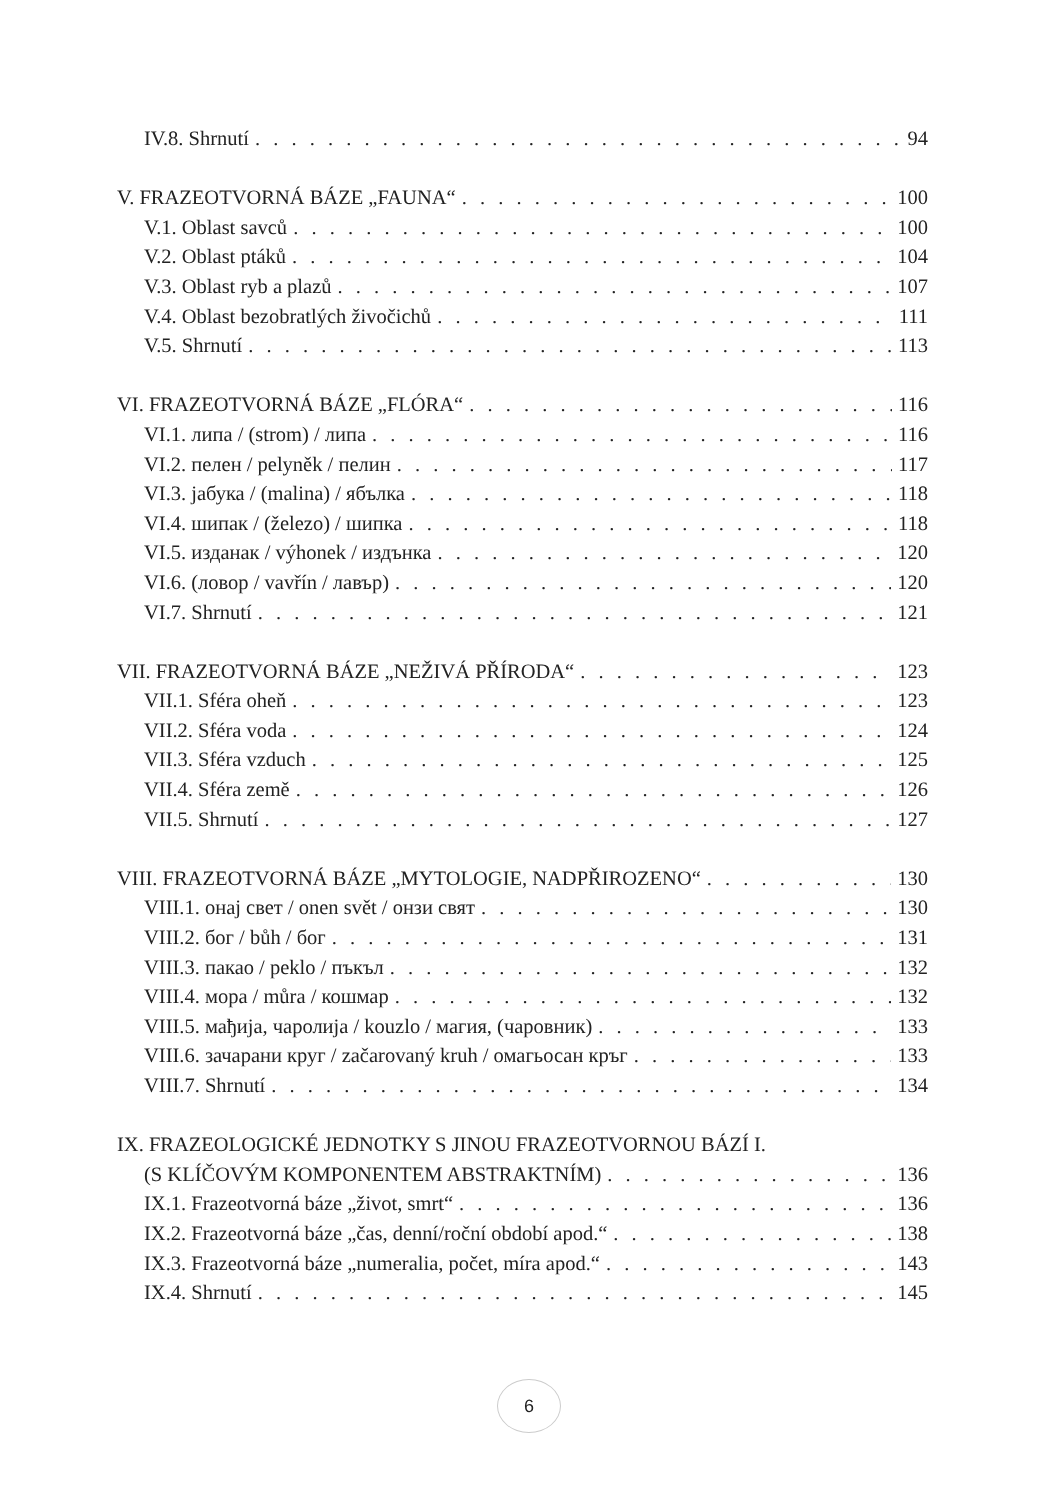IV.8. Shrnutí 94
V. FRAZEOTVORNÁ BÁZE „FAUNA“ 100
V.1. Oblast savců 100
V.2. Oblast ptáků 104
V.3. Oblast ryb a plazů 107
V.4. Oblast bezobratlých živočichů 111
V.5. Shrnutí 113
VI. FRAZEOTVORNÁ BÁZE „FLÓRA“ 116
VI.1. липа / (strom) / липа 116
VI.2. пелен / pelyněk / пелин 117
VI.3. јабука / (malina) / ябълка 118
VI.4. шипак / (železo) / шипка 118
VI.5. изданак / výhonek / издънка 120
VI.6. (ловор / vavřín / лавър) 120
VI.7. Shrnutí 121
VII. FRAZEOTVORNÁ BÁZE „NEŽIVÁ PŘÍRODA“ 123
VII.1. Sféra oheň 123
VII.2. Sféra voda 124
VII.3. Sféra vzduch 125
VII.4. Sféra země 126
VII.5. Shrnutí 127
VIII. FRAZEOTVORNÁ BÁZE „MYTOLOGIE, NADPŘIROZENO“ 130
VIII.1. онај свет / onen svět / онзи свят 130
VIII.2. бог / bůh / бог 131
VIII.3. пакао / peklo / пъкъл 132
VIII.4. мора / můra / кошмар 132
VIII.5. мађија, чаролија / kouzlo / магия, (чаровник) 133
VIII.6. зачарани круг / začarovaný kruh / омагьосан кръг 133
VIII.7. Shrnutí 134
IX. FRAZEOLOGICKÉ JEDNOTKY S JINOU FRAZEOTVORNOU BÁZÍ I.
(S KLÍČOVÝM KOMPONENTEM ABSTRAKTNÍM) 136
IX.1. Frazeotvorná báze „život, smrt“ 136
IX.2. Frazeotvorná báze „čas, denní/roční období apod.“ 138
IX.3. Frazeotvorná báze „numeralia, počet, míra apod.“ 143
IX.4. Shrnutí 145
6